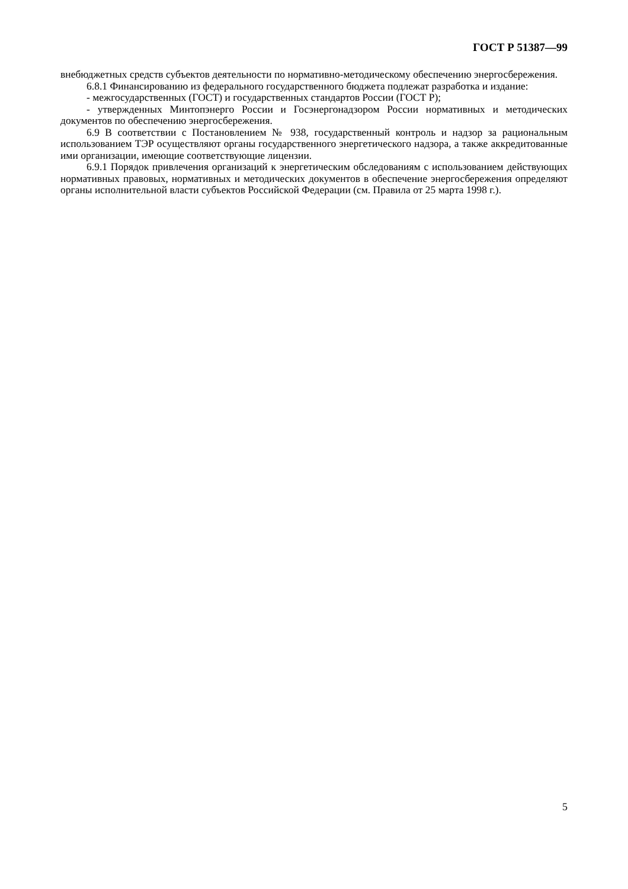ГОСТ Р 51387—99
внебюджетных средств субъектов деятельности по нормативно-методическому обеспечению энергосбережения.
6.8.1 Финансированию из федерального государственного бюджета подлежат разработка и издание:
- межгосударственных (ГОСТ) и государственных стандартов России (ГОСТ Р);
- утвержденных Минтопэнерго России и Госэнергонадзором России нормативных и методических документов по обеспечению энергосбережения.
6.9 В соответствии с Постановлением № 938, государственный контроль и надзор за рациональным использованием ТЭР осуществляют органы государственного энергетического надзора, а также аккредитованные ими организации, имеющие соответствующие лицензии.
6.9.1 Порядок привлечения организаций к энергетическим обследованиям с использованием действующих нормативных правовых, нормативных и методических документов в обеспечение энергосбережения определяют органы исполнительной власти субъектов Российской Федерации (см. Правила от 25 марта 1998 г.).
5